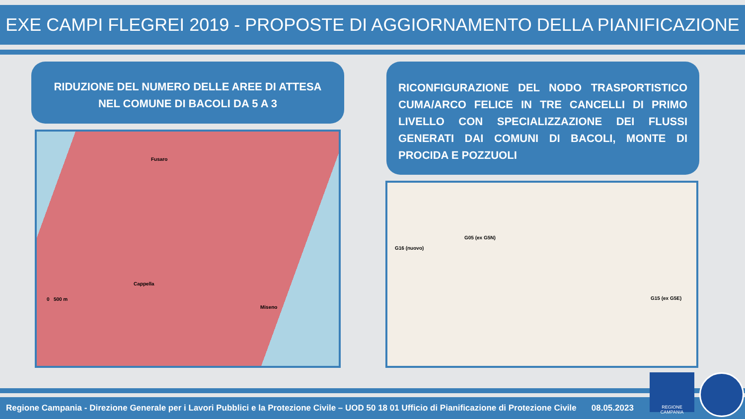EXE CAMPI FLEGREI 2019 - PROPOSTE DI AGGIORNAMENTO DELLA PIANIFICAZIONE
RIDUZIONE DEL NUMERO DELLE AREE DI ATTESA
NEL COMUNE DI BACOLI DA 5 A 3
RICONFIGURAZIONE DEL NODO TRASPORTISTICO CUMA/ARCO FELICE IN TRE CANCELLI DI PRIMO LIVELLO CON SPECIALIZZAZIONE DEI FLUSSI GENERATI DAI COMUNI DI BACOLI, MONTE DI PROCIDA E POZZUOLI
Fusaro
Cappella
0 500 m
Miseno
G05 (ex G5N)
G16 (nuovo)
G15 (ex G5E)
Regione Campania - Direzione Generale per i Lavori Pubblici e la Protezione Civile – UOD 50 18 01 Ufficio di Pianificazione di Protezione Civile 08.05.2023
REGIONE CAMPANIA